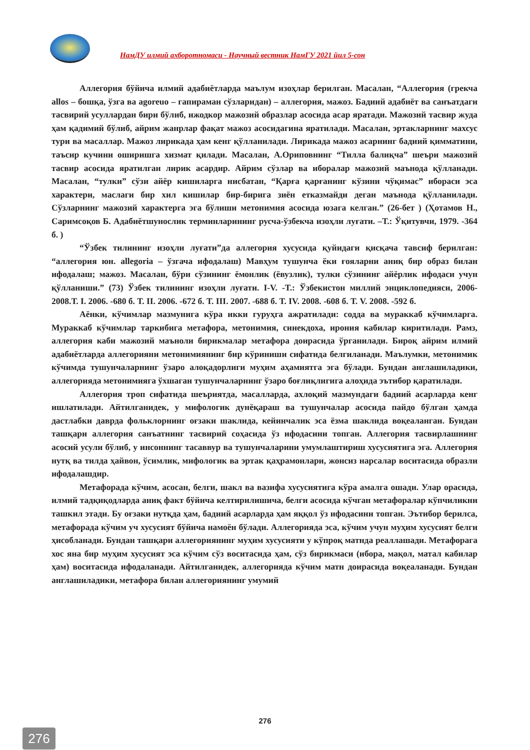НамДУ илмий ахборотномаси - Научный вестник НамГУ 2021 йил 5-сон
Аллегория бўйича илмий адабиётларда маълум изоҳлар берилган. Масалан, “Аллегория (грекча allos – бошқа, ўзга ва agoreuo – гапираман сўзларидан) – аллегория, мажоз. Бадиий адабиёт ва санъатдаги тасвирий усуллардан бири бўлиб, ижодкор мажозий образлар асосида асар яратади. Мажозий тасвир жуда ҳам қадимий бўлиб, айрим жанрлар фақат мажоз асосидагина яратилади. Масалан, эртакларнинг махсус тури ва масаллар. Мажоз лирикада ҳам кенг қўлланилади. Лирикада мажоз асарнинг бадиий қимматини, таъсир кучини оширишга хизмат қилади. Масалан, А.Ориповнинг “Тилла балиқча” шеъри мажозий тасвир асосида яратилган лирик асардир. Айрим сўзлар ва иборалар мажозий маънода қўлланади. Масалан, “тулки” сўзи айёр кишиларга нисбатан, “Қарға қарғанинг кўзини чўқимас” ибораси эса характери, маслаги бир хил кишилар бир-бирига зиён етказмайди деган маънода қўлланилади. Сўзларнинг мажозий характерга эга бўлиши метонимия асосида юзага келган.” (26-бет ) (Ҳотамов Н., Саримсоқов Б. Адабиётшунослик терминларининг русча-ўзбекча изоҳли луғати. –Т.: Ўқитувчи, 1979. -364 б. )
“Ўзбек тилининг изоҳли луғати”да аллегория хусусида қуйидаги қисқача тавсиф берилган: “аллегория юн. allegoria – ўзгача ифодалаш) Мавҳум тушунча ёки ғояларни аниқ бир образ билан ифодалаш; мажоз. Масалан, бўри сўзининг ёмонлик (ёвузлик), тулки сўзининг айёрлик ифодаси учун қўлланиши.” (73) Ўзбек тилининг изоҳли луғати. I-V. -Т.: Ўзбекистон миллий энциклопедияси, 2006-2008.Т. I. 2006. -680 б. Т. II. 2006. -672 б. Т. III. 2007. -688 б. Т. IV. 2008. -608 б. Т. V. 2008. -592 б.
Аёнки, кўчимлар мазмунига кўра икки гуруҳга ажратилади: содда ва мураккаб кўчимларга. Мураккаб кўчимлар таркибига метафора, метонимия, синекдоха, ирония кабилар киритилади. Рамз, аллегория каби мажозий маъноли бирикмалар метафора доирасида ўрганилади. Бироқ айрим илмий адабиётларда аллегорияни метонимиянинг бир кўриниши сифатида белгиланади. Маълумки, метонимик кўчимда тушунчаларнинг ўзаро алоқадорлиги муҳим аҳамиятга эга бўлади. Бундан англашиладики, аллегорияда метонимияга ўхшаган тушунчаларнинг ўзаро боғлиқлигига алоҳида эътибор қаратилади.
Аллегория троп сифатида шеъриятда, масалларда, ахлоқий мазмундаги бадиий асарларда кенг ишлатилади. Айтилганидек, у мифологик дунёқараш ва тушунчалар асосида пайдо бўлган ҳамда дастлабки даврда фольклорнинг оғзаки шаклида, кейинчалик эса ёзма шаклида воқеаланган. Бундан ташқари аллегория санъатнинг тасвирий соҳасида ўз ифодасини топган. Аллегория тасвирлашнинг асосий усули бўлиб, у инсоннинг тасаввур ва тушунчаларини умумлаштириш хусусиятига эга. Аллегория нутқ ва тилда ҳайвон, ўсимлик, мифологик ва эртак қаҳрамонлари, жонсиз нарсалар воситасида образли ифодалашдир.
Метафорада кўчим, асосан, белги, шакл ва вазифа хусусиятига кўра амалга ошади. Улар орасида, илмий тадқиқодларда аниқ факт бўйича келтирилишича, белги асосида кўчган метафоралар кўпчиликни ташкил этади. Бу оғзаки нутқда ҳам, бадиий асарларда ҳам яққол ўз ифодасини топган. Эътибор берилса, метафорада кўчим уч хусусият бўйича намоён бўлади. Аллегорияда эса, кўчим учун муҳим хусусият белги ҳисобланади. Бундан ташқари аллегориянинг муҳим хусусияти у кўпроқ матнда реаллашади. Метафорага хос яна бир муҳим хусусият эса кўчим сўз воситасида ҳам, сўз бирикмаси (ибора, мақол, матал кабилар ҳам) воситасида ифодаланади. Айтилганидек, аллегорияда кўчим матн доирасида воқеаланади. Бундан англашиладики, метафора билан аллегориянинг умумий
276
276